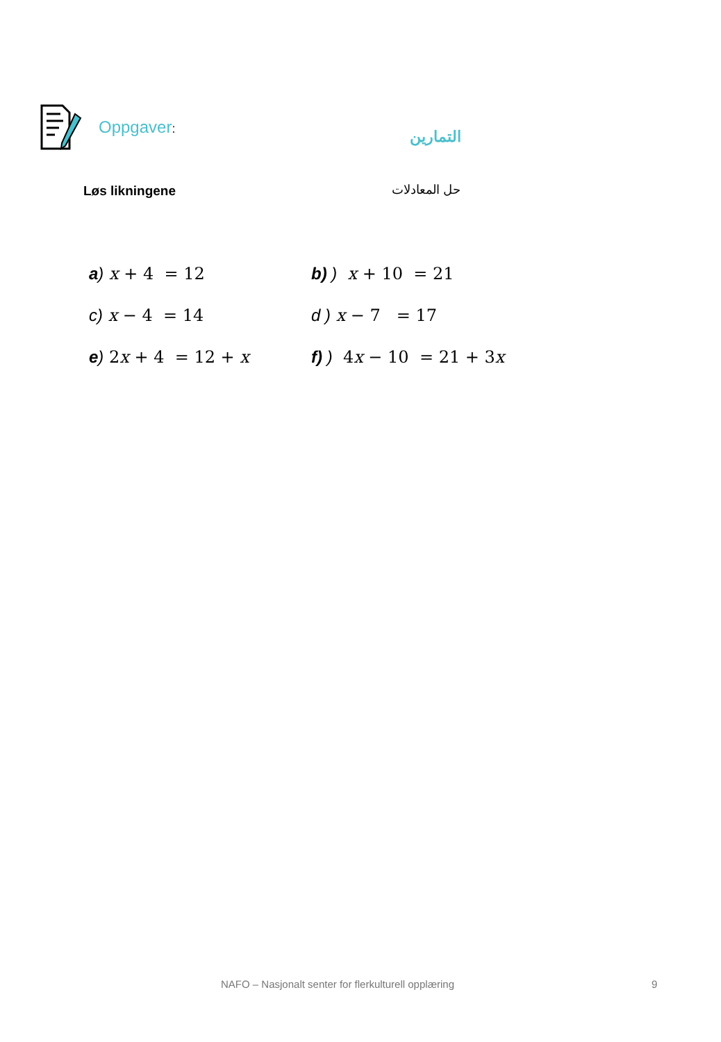Oppgaver:
التمارين
Løs likningene حل المعادلات
a) x + 4 = 12 b) ) x + 10 = 21
c) x − 4 = 14 d ) x − 7 = 17
e) 2x + 4 = 12 + x f) ) 4x − 10 = 21 + 3x
NAFO – Nasjonalt senter for flerkulturell opplæring 9